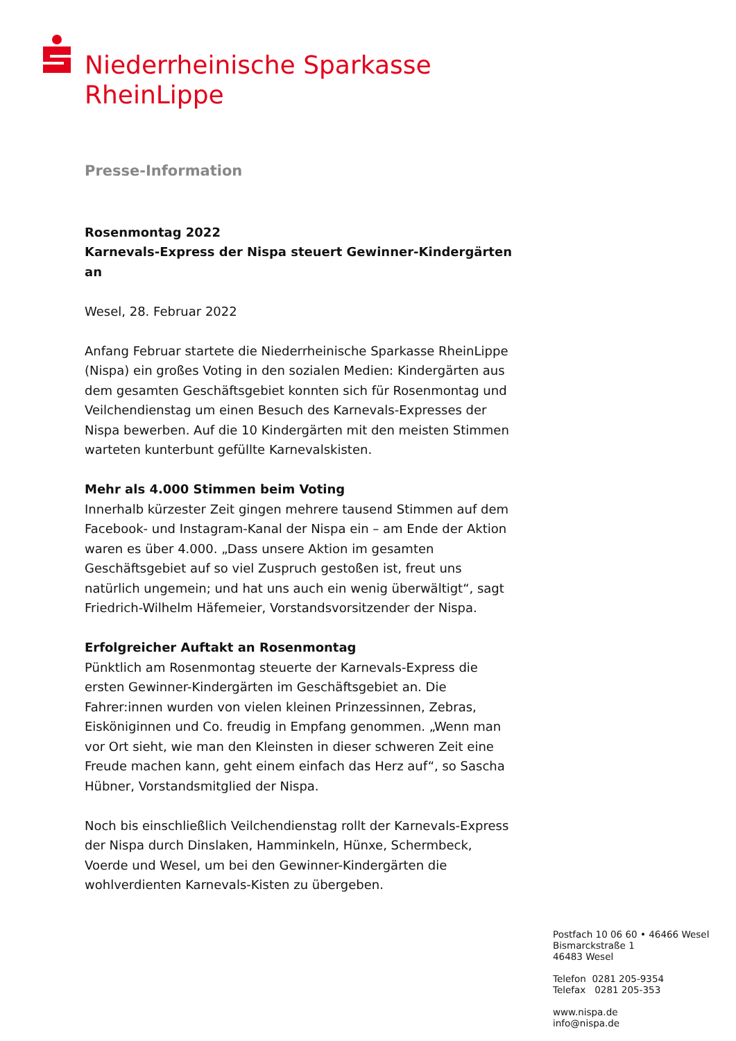Niederrheinische Sparkasse
RheinLippe
Presse-Information
Rosenmontag 2022
Karnevals-Express der Nispa steuert Gewinner-Kindergärten an
Wesel, 28. Februar 2022
Anfang Februar startete die Niederrheinische Sparkasse RheinLippe (Nispa) ein großes Voting in den sozialen Medien: Kindergärten aus dem gesamten Geschäftsgebiet konnten sich für Rosenmontag und Veilchendienstag um einen Besuch des Karnevals-Expresses der Nispa bewerben. Auf die 10 Kindergärten mit den meisten Stimmen warteten kunterbunt gefüllte Karnevalskisten.
Mehr als 4.000 Stimmen beim Voting
Innerhalb kürzester Zeit gingen mehrere tausend Stimmen auf dem Facebook- und Instagram-Kanal der Nispa ein – am Ende der Aktion waren es über 4.000. „Dass unsere Aktion im gesamten Geschäftsgebiet auf so viel Zuspruch gestoßen ist, freut uns natürlich ungemein; und hat uns auch ein wenig überwältigt“, sagt Friedrich-Wilhelm Häfemeier, Vorstandsvorsitzender der Nispa.
Erfolgreicher Auftakt an Rosenmontag
Pünktlich am Rosenmontag steuerte der Karnevals-Express die ersten Gewinner-Kindergärten im Geschäftsgebiet an. Die Fahrer:innen wurden von vielen kleinen Prinzessinnen, Zebras, Eisköniginnen und Co. freudig in Empfang genommen. „Wenn man vor Ort sieht, wie man den Kleinsten in dieser schweren Zeit eine Freude machen kann, geht einem einfach das Herz auf“, so Sascha Hübner, Vorstandsmitglied der Nispa.
Noch bis einschließlich Veilchendienstag rollt der Karnevals-Express der Nispa durch Dinslaken, Hamminkeln, Hünxe, Schermbeck, Voerde und Wesel, um bei den Gewinner-Kindergärten die wohlverdienten Karnevals-Kisten zu übergeben.
Postfach 10 06 60 • 46466 Wesel
Bismarckstraße 1
46483 Wesel
Telefon 0281 205-9354
Telefax 0281 205-353
www.nispa.de
info@nispa.de